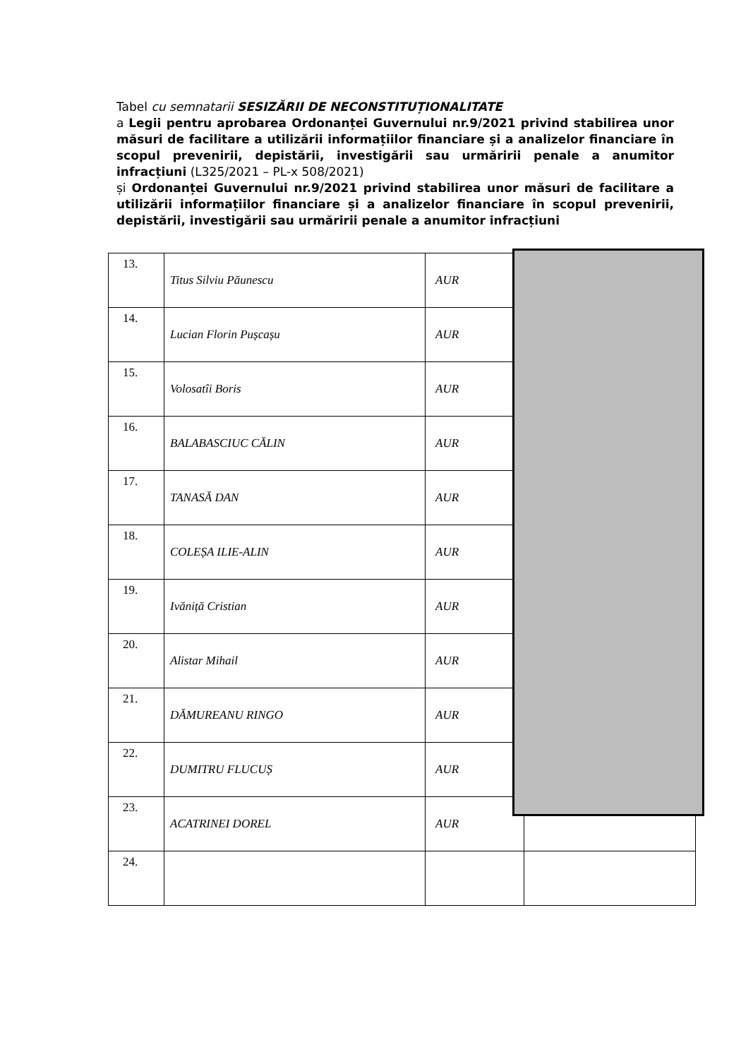Tabel cu semnatarii SESIZĂRII DE NECONSTITUȚIONALITATE
a Legii pentru aprobarea Ordonanței Guvernului nr.9/2021 privind stabilirea unor măsuri de facilitare a utilizării informațiilor financiare și a analizelor financiare în scopul prevenirii, depistării, investigării sau urmăririi penale a anumitor infracțiuni (L325/2021 – PL-x 508/2021)
și Ordonanței Guvernului nr.9/2021 privind stabilirea unor măsuri de facilitare a utilizării informațiilor financiare și a analizelor financiare în scopul prevenirii, depistării, investigării sau urmăririi penale a anumitor infracțiuni
| 13. | Titus Silviu Păunescu | AUR | |
| 14. | Lucian Florin Pușcașu | AUR | |
| 15. | Volosatîi Boris | AUR | |
| 16. | BALABASCIUC CĂLIN | AUR | |
| 17. | TANASĂ DAN | AUR | |
| 18. | COLEȘA ILIE-ALIN | AUR | |
| 19. | Ivăniță Cristian | AUR | |
| 20. | Alistar Mihail | AUR | |
| 21. | DĂMUREANU RINGO | AUR | |
| 22. | DUMITRU FLUCUȘ | AUR | |
| 23. | ACATRINEI DOREL | AUR | |
| 24. | | | |